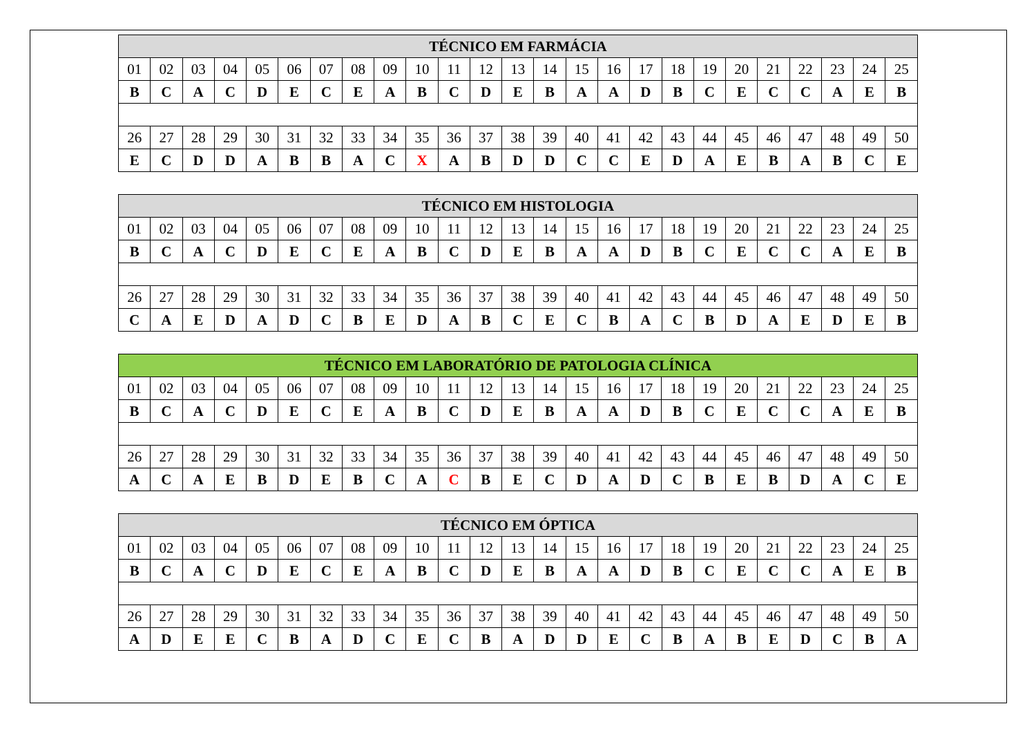| TÉCNICO EM FARMÁCIA | | | | | | | | | | | | | | | | | | | | | | | | |
| --- | --- | --- | --- | --- | --- | --- | --- | --- | --- | --- | --- | --- | --- | --- | --- | --- | --- | --- | --- | --- | --- | --- | --- | --- |
| 01 | 02 | 03 | 04 | 05 | 06 | 07 | 08 | 09 | 10 | 11 | 12 | 13 | 14 | 15 | 16 | 17 | 18 | 19 | 20 | 21 | 22 | 23 | 24 | 25 |
| B | C | A | C | D | E | C | E | A | B | C | D | E | B | A | A | D | B | C | E | C | C | A | E | B |
| 26 | 27 | 28 | 29 | 30 | 31 | 32 | 33 | 34 | 35 | 36 | 37 | 38 | 39 | 40 | 41 | 42 | 43 | 44 | 45 | 46 | 47 | 48 | 49 | 50 |
| E | C | D | D | A | B | B | A | C | X | A | B | D | D | C | C | E | D | A | E | B | A | B | C | E |
| TÉCNICO EM HISTOLOGIA | | | | | | | | | | | | | | | | | | | | | | | | |
| --- | --- | --- | --- | --- | --- | --- | --- | --- | --- | --- | --- | --- | --- | --- | --- | --- | --- | --- | --- | --- | --- | --- | --- | --- |
| 01 | 02 | 03 | 04 | 05 | 06 | 07 | 08 | 09 | 10 | 11 | 12 | 13 | 14 | 15 | 16 | 17 | 18 | 19 | 20 | 21 | 22 | 23 | 24 | 25 |
| B | C | A | C | D | E | C | E | A | B | C | D | E | B | A | A | D | B | C | E | C | C | A | E | B |
| 26 | 27 | 28 | 29 | 30 | 31 | 32 | 33 | 34 | 35 | 36 | 37 | 38 | 39 | 40 | 41 | 42 | 43 | 44 | 45 | 46 | 47 | 48 | 49 | 50 |
| C | A | E | D | A | D | C | B | E | D | A | B | C | E | C | B | A | C | B | D | A | E | D | E | B |
| TÉCNICO EM LABORATÓRIO DE PATOLOGIA CLÍNICA | | | | | | | | | | | | | | | | | | | | | | | | |
| --- | --- | --- | --- | --- | --- | --- | --- | --- | --- | --- | --- | --- | --- | --- | --- | --- | --- | --- | --- | --- | --- | --- | --- | --- |
| 01 | 02 | 03 | 04 | 05 | 06 | 07 | 08 | 09 | 10 | 11 | 12 | 13 | 14 | 15 | 16 | 17 | 18 | 19 | 20 | 21 | 22 | 23 | 24 | 25 |
| B | C | A | C | D | E | C | E | A | B | C | D | E | B | A | A | D | B | C | E | C | C | A | E | B |
| 26 | 27 | 28 | 29 | 30 | 31 | 32 | 33 | 34 | 35 | 36 | 37 | 38 | 39 | 40 | 41 | 42 | 43 | 44 | 45 | 46 | 47 | 48 | 49 | 50 |
| A | C | A | E | B | D | E | B | C | A | C | B | E | C | D | A | D | C | B | E | B | D | A | C | E |
| TÉCNICO EM ÓPTICA | | | | | | | | | | | | | | | | | | | | | | | | |
| --- | --- | --- | --- | --- | --- | --- | --- | --- | --- | --- | --- | --- | --- | --- | --- | --- | --- | --- | --- | --- | --- | --- | --- | --- |
| 01 | 02 | 03 | 04 | 05 | 06 | 07 | 08 | 09 | 10 | 11 | 12 | 13 | 14 | 15 | 16 | 17 | 18 | 19 | 20 | 21 | 22 | 23 | 24 | 25 |
| B | C | A | C | D | E | C | E | A | B | C | D | E | B | A | A | D | B | C | E | C | C | A | E | B |
| 26 | 27 | 28 | 29 | 30 | 31 | 32 | 33 | 34 | 35 | 36 | 37 | 38 | 39 | 40 | 41 | 42 | 43 | 44 | 45 | 46 | 47 | 48 | 49 | 50 |
| A | D | E | E | C | B | A | D | C | E | C | B | A | D | D | E | C | B | A | B | E | D | C | B | A |